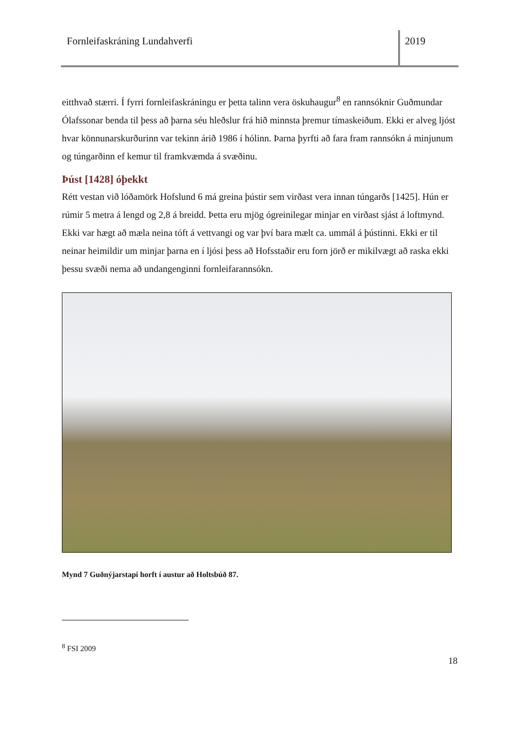Fornleifaskráning Lundahverfi 2019
eitthvað stærri. Í fyrri fornleifaskráningu er þetta talinn vera öskuhaugur<sup>8</sup> en rannsóknir Guðmundar Ólafssonar benda til þess að þarna séu hleðslur frá hið minnsta þremur tímaskeiðum. Ekki er alveg ljóst hvar könnunarskurðurinn var tekinn árið 1986 í hólinn. Þarna þyrfti að fara fram rannsókn á minjunum og túngarðinn ef kemur til framkvæmda á svæðinu.
Þúst [1428] óþekkt
Rétt vestan við lóðamörk Hofslund 6 má greina þústir sem virðast vera innan túngarðs [1425]. Hún er rúmir 5 metra á lengd og 2,8 á breidd. Þetta eru mjög ógreinilegar minjar en virðast sjást á loftmynd. Ekki var hægt að mæla neina tóft á vettvangi og var því bara mælt ca. ummál á þústinni. Ekki er til neinar heimildir um minjar þarna en í ljósi þess að Hofsstaðir eru forn jörð er mikilvægt að raska ekki þessu svæði nema að undangenginni fornleifarannsókn.
Mynd 7 Guðnýjarstapi horft í austur að Holtsbúð 87.
<sup>8</sup> FSI 2009
18